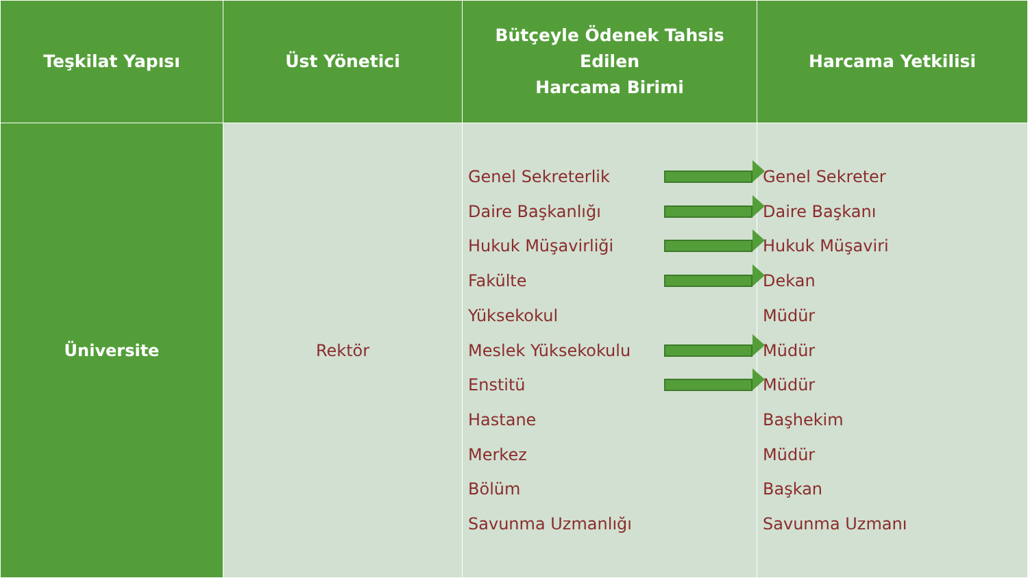| Teşkilat Yapısı | Üst Yönetici | Bütçeyle Ödenek Tahsis Edilen Harcama Birimi | Harcama Yetkilisi |
| --- | --- | --- | --- |
| Üniversite | Rektör | Genel Sekreterlik Daire Başkanlığı Hukuk Müşavirliği Fakülte Yüksekokul Meslek Yüksekokulu Enstitü Hastane Merkez Bölüm Savunma Uzmanlığı | Genel Sekreter Daire Başkanı Hukuk Müşaviri Dekan Müdür Müdür Müdür Başhekim Müdür Başkan Savunma Uzmanı |